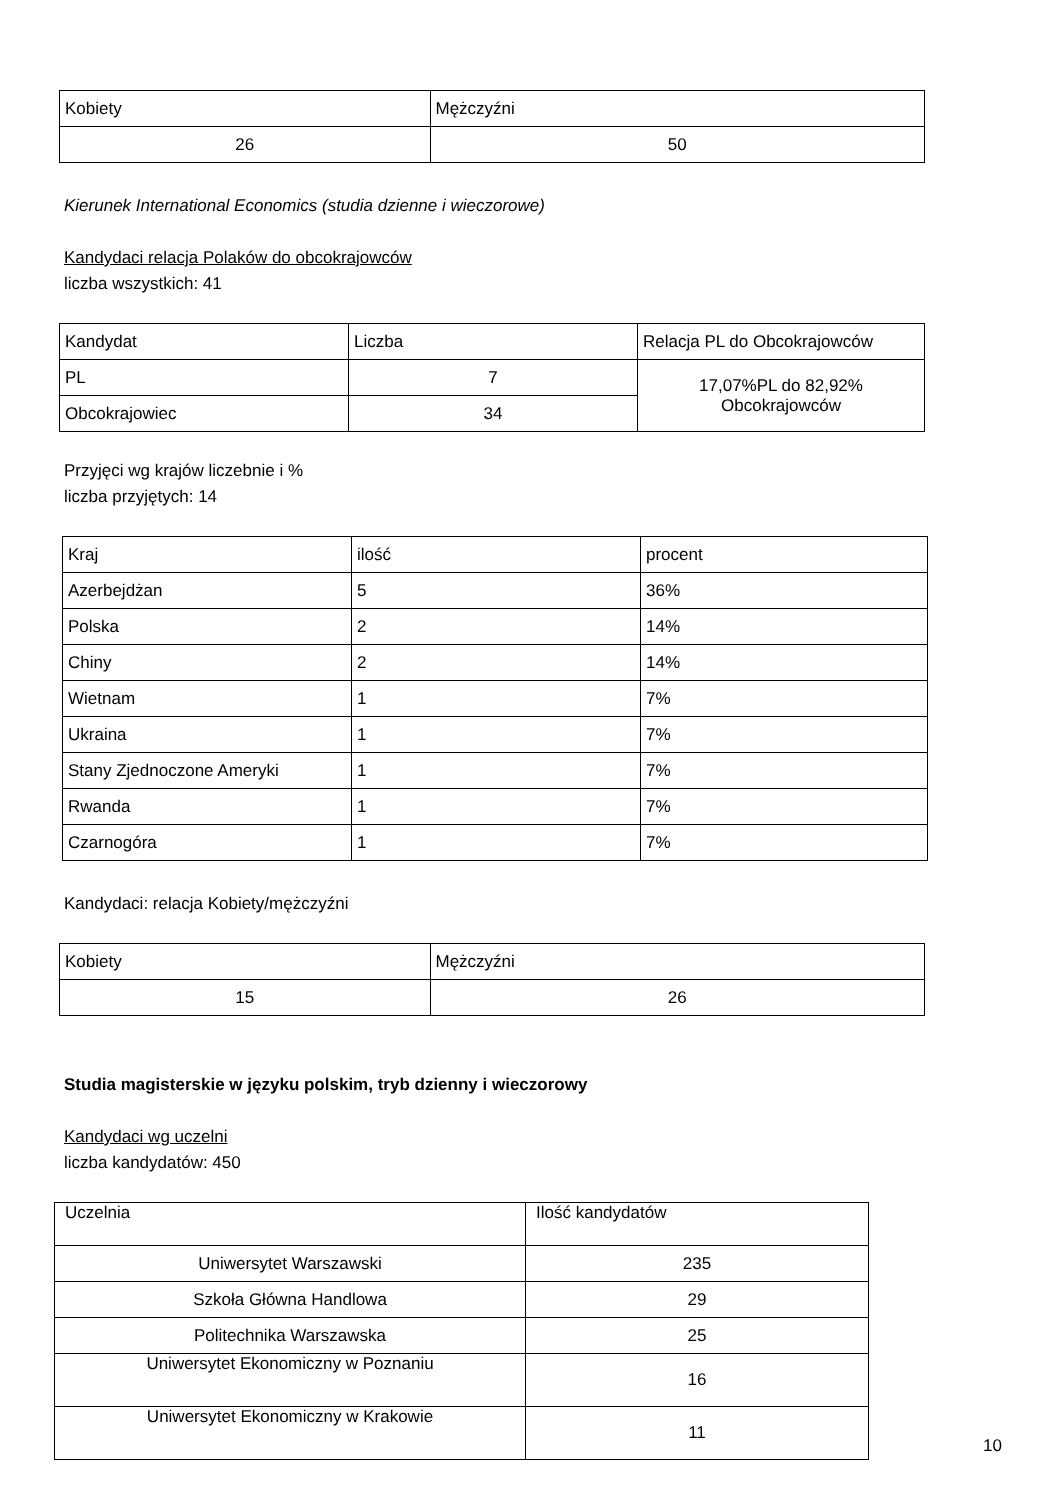| Kobiety | Mężczyźni |
| --- | --- |
| 26 | 50 |
Kierunek International Economics (studia dzienne i wieczorowe)
Kandydaci relacja Polaków do obcokrajowców
liczba wszystkich: 41
| Kandydat | Liczba | Relacja PL do Obcokrajowców |
| --- | --- | --- |
| PL | 7 | 17,07%PL do 82,92% Obcokrajowców |
| Obcokrajowiec | 34 | |
Przyjęci wg krajów liczebnie i %
liczba przyjętych: 14
| Kraj | ilość | procent |
| --- | --- | --- |
| Azerbejdżan | 5 | 36% |
| Polska | 2 | 14% |
| Chiny | 2 | 14% |
| Wietnam | 1 | 7% |
| Ukraina | 1 | 7% |
| Stany Zjednoczone Ameryki | 1 | 7% |
| Rwanda | 1 | 7% |
| Czarnogóra | 1 | 7% |
Kandydaci: relacja Kobiety/mężczyźni
| Kobiety | Mężczyźni |
| --- | --- |
| 15 | 26 |
Studia magisterskie w języku polskim, tryb dzienny i wieczorowy
Kandydaci wg uczelni
liczba kandydatów: 450
| Uczelnia | Ilość kandydatów |
| --- | --- |
| Uniwersytet Warszawski | 235 |
| Szkoła Główna Handlowa | 29 |
| Politechnika Warszawska | 25 |
| Uniwersytet Ekonomiczny w Poznaniu | 16 |
| Uniwersytet Ekonomiczny w Krakowie | 11 |
10